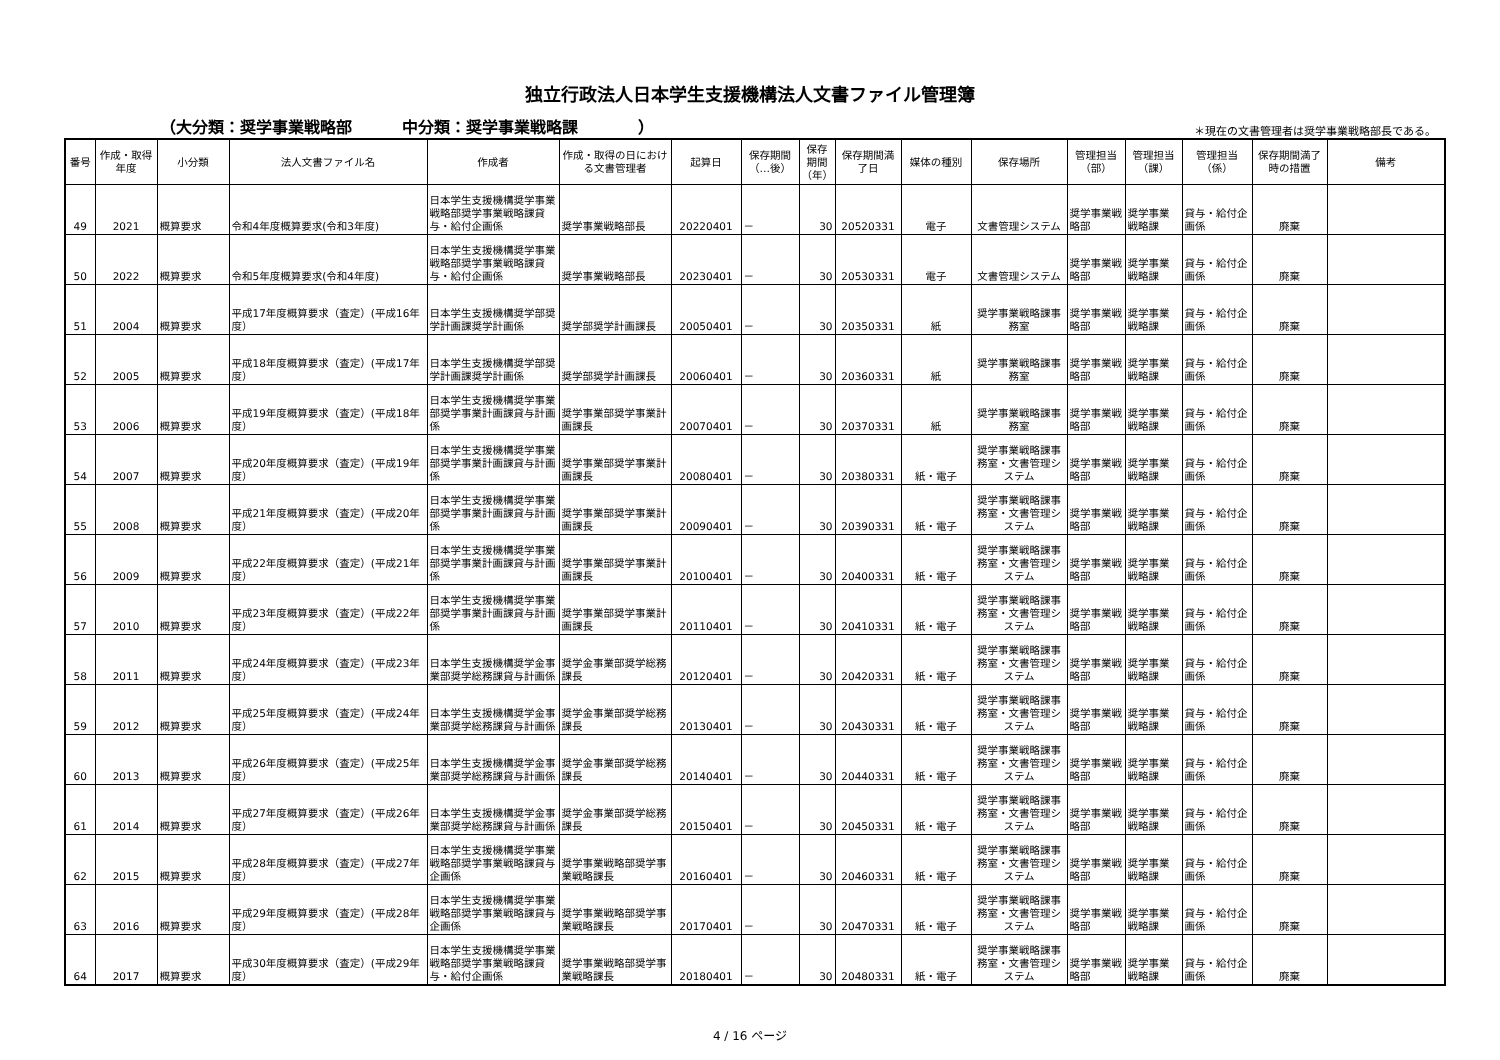独立行政法人日本学生支援機構法人文書ファイル管理簿
（大分類：奨学事業戦略部 中分類：奨学事業戦略課 ） ＊現在の文書管理者は奨学事業戦略部長である。
| 番号 | 作成・取得年度 | 小分類 | 法人文書ファイル名 | 作成者 | 作成・取得の日における文書管理者 | 起算日 | 保存期間（…後） | 保存期間（年） | 保存期間満了日 | 媒体の種別 | 保存場所 | 管理担当（部） | 管理担当（課） | 管理担当（係） | 保存期間満了時の措置 | 備考 |
| --- | --- | --- | --- | --- | --- | --- | --- | --- | --- | --- | --- | --- | --- | --- | --- | --- |
| 49 | 2021 | 概算要求 | 令和4年度概算要求(令和3年度) | 日本学生支援機構奨学事業戦略部奨学事業戦略課貸与・給付企画係 | 奨学事業戦略部長 | 20220401 | － | 30 | 20520331 | 電子 | 文書管理システム | 奨学事業戦略部 | 奨学事業戦略課 | 貸与・給付企画係 | 廃棄 | |
| 50 | 2022 | 概算要求 | 令和5年度概算要求(令和4年度) | 日本学生支援機構奨学事業戦略部奨学事業戦略課貸与・給付企画係 | 奨学事業戦略部長 | 20230401 | － | 30 | 20530331 | 電子 | 文書管理システム | 奨学事業戦略部 | 奨学事業戦略課 | 貸与・給付企画係 | 廃棄 | |
| 51 | 2004 | 概算要求 | 平成17年度概算要求（査定）(平成16年度） | 日本学生支援機構奨学部奨学計画課奨学計画係 | 奨学部奨学計画課長 | 20050401 | － | 30 | 20350331 | 紙 | 奨学事業戦略課事務室 | 奨学事業戦略部 | 奨学事業戦略課 | 貸与・給付企画係 | 廃棄 | |
| 52 | 2005 | 概算要求 | 平成18年度概算要求（査定）(平成17年度） | 日本学生支援機構奨学部奨学計画課奨学計画係 | 奨学部奨学計画課長 | 20060401 | － | 30 | 20360331 | 紙 | 奨学事業戦略課事務室 | 奨学事業戦略部 | 奨学事業戦略課 | 貸与・給付企画係 | 廃棄 | |
| 53 | 2006 | 概算要求 | 平成19年度概算要求（査定）(平成18年度） | 日本学生支援機構奨学事業部奨学事業計画課貸与計画係 | 奨学事業部奨学事業計画課長 | 20070401 | － | 30 | 20370331 | 紙 | 奨学事業戦略課事務室 | 奨学事業戦略部 | 奨学事業戦略課 | 貸与・給付企画係 | 廃棄 | |
| 54 | 2007 | 概算要求 | 平成20年度概算要求（査定）(平成19年度） | 日本学生支援機構奨学事業部奨学事業計画課貸与計画係 | 奨学事業部奨学事業計画課長 | 20080401 | － | 30 | 20380331 | 紙・電子 | 奨学事業戦略課事務室・文書管理システム | 奨学事業戦略部 | 奨学事業戦略課 | 貸与・給付企画係 | 廃棄 | |
| 55 | 2008 | 概算要求 | 平成21年度概算要求（査定）(平成20年度） | 日本学生支援機構奨学事業部奨学事業計画課貸与計画係 | 奨学事業部奨学事業計画課長 | 20090401 | － | 30 | 20390331 | 紙・電子 | 奨学事業戦略課事務室・文書管理システム | 奨学事業戦略部 | 奨学事業戦略課 | 貸与・給付企画係 | 廃棄 | |
| 56 | 2009 | 概算要求 | 平成22年度概算要求（査定）(平成21年度） | 日本学生支援機構奨学事業部奨学事業計画課貸与計画係 | 奨学事業部奨学事業計画課長 | 20100401 | － | 30 | 20400331 | 紙・電子 | 奨学事業戦略課事務室・文書管理システム | 奨学事業戦略部 | 奨学事業戦略課 | 貸与・給付企画係 | 廃棄 | |
| 57 | 2010 | 概算要求 | 平成23年度概算要求（査定）(平成22年度） | 日本学生支援機構奨学事業部奨学事業計画課貸与計画係 | 奨学事業部奨学事業計画課長 | 20110401 | － | 30 | 20410331 | 紙・電子 | 奨学事業戦略課事務室・文書管理システム | 奨学事業戦略部 | 奨学事業戦略課 | 貸与・給付企画係 | 廃棄 | |
| 58 | 2011 | 概算要求 | 平成24年度概算要求（査定）(平成23年度） | 日本学生支援機構奨学金事業部奨学総務課貸与計画係 | 奨学金事業部奨学総務課長 | 20120401 | － | 30 | 20420331 | 紙・電子 | 奨学事業戦略課事務室・文書管理システム | 奨学事業戦略部 | 奨学事業戦略課 | 貸与・給付企画係 | 廃棄 | |
| 59 | 2012 | 概算要求 | 平成25年度概算要求（査定）(平成24年度） | 日本学生支援機構奨学金事業部奨学総務課貸与計画係 | 奨学金事業部奨学総務課長 | 20130401 | － | 30 | 20430331 | 紙・電子 | 奨学事業戦略課事務室・文書管理システム | 奨学事業戦略部 | 奨学事業戦略課 | 貸与・給付企画係 | 廃棄 | |
| 60 | 2013 | 概算要求 | 平成26年度概算要求（査定）(平成25年度） | 日本学生支援機構奨学金事業部奨学総務課貸与計画係 | 奨学金事業部奨学総務課長 | 20140401 | － | 30 | 20440331 | 紙・電子 | 奨学事業戦略課事務室・文書管理システム | 奨学事業戦略部 | 奨学事業戦略課 | 貸与・給付企画係 | 廃棄 | |
| 61 | 2014 | 概算要求 | 平成27年度概算要求（査定）(平成26年度） | 日本学生支援機構奨学金事業部奨学総務課貸与計画係 | 奨学金事業部奨学総務課長 | 20150401 | － | 30 | 20450331 | 紙・電子 | 奨学事業戦略課事務室・文書管理システム | 奨学事業戦略部 | 奨学事業戦略課 | 貸与・給付企画係 | 廃棄 | |
| 62 | 2015 | 概算要求 | 平成28年度概算要求（査定）(平成27年度） | 日本学生支援機構奨学事業戦略部奨学事業戦略課貸与企画係 | 奨学事業戦略部奨学事業戦略課長 | 20160401 | － | 30 | 20460331 | 紙・電子 | 奨学事業戦略課事務室・文書管理システム | 奨学事業戦略部 | 奨学事業戦略課 | 貸与・給付企画係 | 廃棄 | |
| 63 | 2016 | 概算要求 | 平成29年度概算要求（査定）(平成28年度） | 日本学生支援機構奨学事業戦略部奨学事業戦略課貸与企画係 | 奨学事業戦略部奨学事業戦略課長 | 20170401 | － | 30 | 20470331 | 紙・電子 | 奨学事業戦略課事務室・文書管理システム | 奨学事業戦略部 | 奨学事業戦略課 | 貸与・給付企画係 | 廃棄 | |
| 64 | 2017 | 概算要求 | 平成30年度概算要求（査定）(平成29年度） | 日本学生支援機構奨学事業戦略部奨学事業戦略課貸与・給付企画係 | 奨学事業戦略部奨学事業戦略課長 | 20180401 | － | 30 | 20480331 | 紙・電子 | 奨学事業戦略課事務室・文書管理システム | 奨学事業戦略部 | 奨学事業戦略課 | 貸与・給付企画係 | 廃棄 | |
4 / 16 ページ